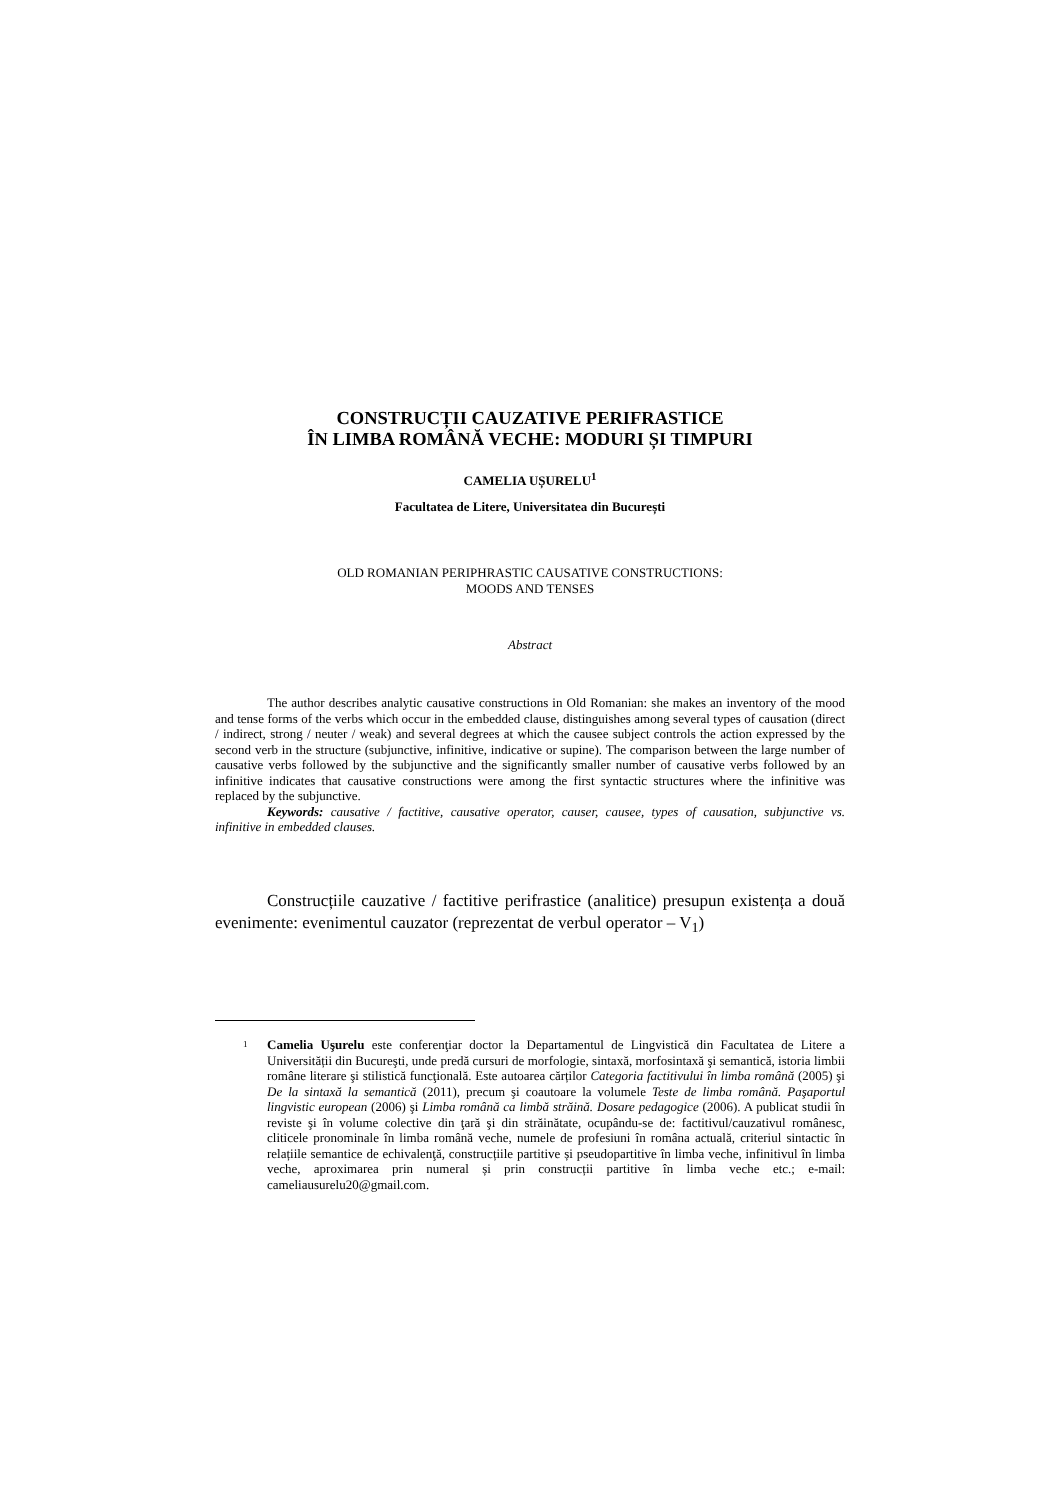CONSTRUCȚII CAUZATIVE PERIFRASTICE
ÎN LIMBA ROMÂNĂ VECHE: MODURI ȘI TIMPURI
CAMELIA UȘURELU<sup>1</sup>
Facultatea de Litere, Universitatea din București
OLD ROMANIAN PERIPHRASTIC CAUSATIVE CONSTRUCTIONS:
MOODS AND TENSES
Abstract
The author describes analytic causative constructions in Old Romanian: she makes an inventory of the mood and tense forms of the verbs which occur in the embedded clause, distinguishes among several types of causation (direct / indirect, strong / neuter / weak) and several degrees at which the causee subject controls the action expressed by the second verb in the structure (subjunctive, infinitive, indicative or supine). The comparison between the large number of causative verbs followed by the subjunctive and the significantly smaller number of causative verbs followed by an infinitive indicates that causative constructions were among the first syntactic structures where the infinitive was replaced by the subjunctive.
Keywords: causative / factitive, causative operator, causer, causee, types of causation, subjunctive vs. infinitive in embedded clauses.
Construcțiile cauzative / factitive perifrastice (analitice) presupun existența a două evenimente: evenimentul cauzator (reprezentat de verbul operator – V<sub>1</sub>)
<sup>1</sup> Camelia Uşurelu este conferenţiar doctor la Departamentul de Lingvistică din Facultatea de Litere a Universității din Bucureşti, unde predă cursuri de morfologie, sintaxă, morfosintaxă şi semantică, istoria limbii române literare şi stilistică funcţională. Este autoarea cărților Categoria factitivului în limba română (2005) şi De la sintaxă la semantică (2011), precum şi coautoare la volumele Teste de limba română. Paşaportul lingvistic european (2006) şi Limba română ca limbă străină. Dosare pedagogice (2006). A publicat studii în reviste şi în volume colective din ţară şi din străinătate, ocupându-se de: factitivul/cauzativul românesc, cliticele pronominale în limba română veche, numele de profesiuni în româna actuală, criteriul sintactic în relațiile semantice de echivalenţă, construcțiile partitive și pseudopartitive în limba veche, infinitivul în limba veche, aproximarea prin numeral și prin construcții partitive în limba veche etc.; e-mail: cameliausurelu20@gmail.com.